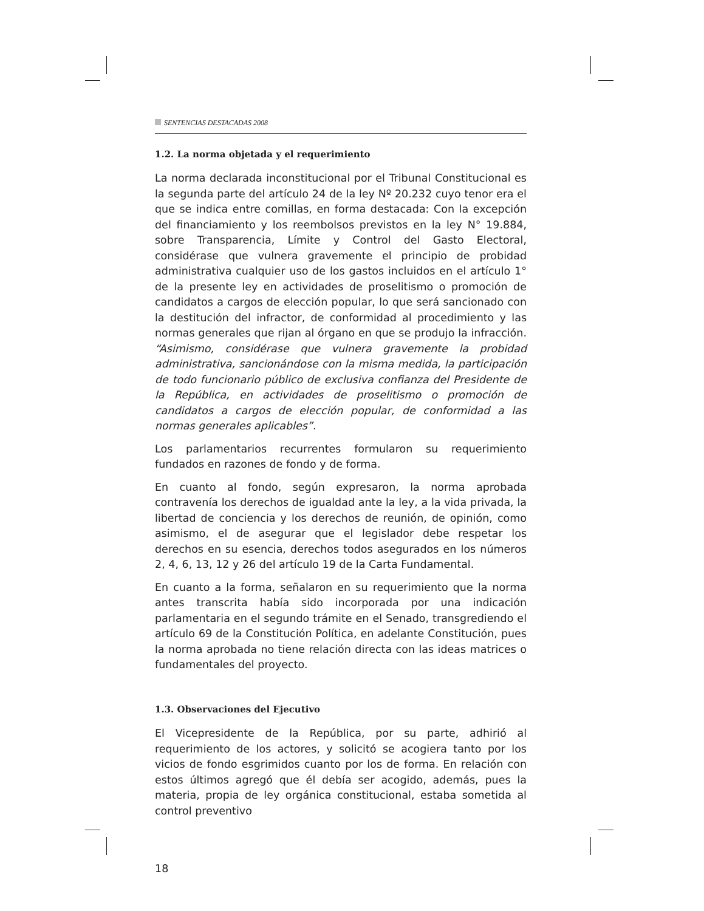SENTENCIAS DESTACADAS 2008
1.2. La norma objetada y el requerimiento
La norma declarada inconstitucional por el Tribunal Constitucional es la segunda parte del artículo 24 de la ley Nº 20.232 cuyo tenor era el que se indica entre comillas, en forma destacada: Con la excepción del financiamiento y los reembolsos previstos en la ley N° 19.884, sobre Transparencia, Límite y Control del Gasto Electoral, considérase que vulnera gravemente el principio de probidad administrativa cualquier uso de los gastos incluidos en el artículo 1° de la presente ley en actividades de proselitismo o promoción de candidatos a cargos de elección popular, lo que será sancionado con la destitución del infractor, de conformidad al procedimiento y las normas generales que rijan al órgano en que se produjo la infracción. “Asimismo, considérase que vulnera gravemente la probidad administrativa, sancionándose con la misma medida, la participación de todo funcionario público de exclusiva confianza del Presidente de la República, en actividades de proselitismo o promoción de candidatos a cargos de elección popular, de conformidad a las normas generales aplicables”.
Los parlamentarios recurrentes formularon su requerimiento fundados en razones de fondo y de forma.
En cuanto al fondo, según expresaron, la norma aprobada contravenía los derechos de igualdad ante la ley, a la vida privada, la libertad de conciencia y los derechos de reunión, de opinión, como asimismo, el de asegurar que el legislador debe respetar los derechos en su esencia, derechos todos asegurados en los números 2, 4, 6, 13, 12 y 26 del artículo 19 de la Carta Fundamental.
En cuanto a la forma, señalaron en su requerimiento que la norma antes transcrita había sido incorporada por una indicación parlamentaria en el segundo trámite en el Senado, transgrediendo el artículo 69 de la Constitución Política, en adelante Constitución, pues la norma aprobada no tiene relación directa con las ideas matrices o fundamentales del proyecto.
1.3. Observaciones del Ejecutivo
El Vicepresidente de la República, por su parte, adhirió al requerimiento de los actores, y solicitó se acogiera tanto por los vicios de fondo esgrimidos cuanto por los de forma. En relación con estos últimos agregó que él debía ser acogido, además, pues la materia, propia de ley orgánica constitucional, estaba sometida al control preventivo
18